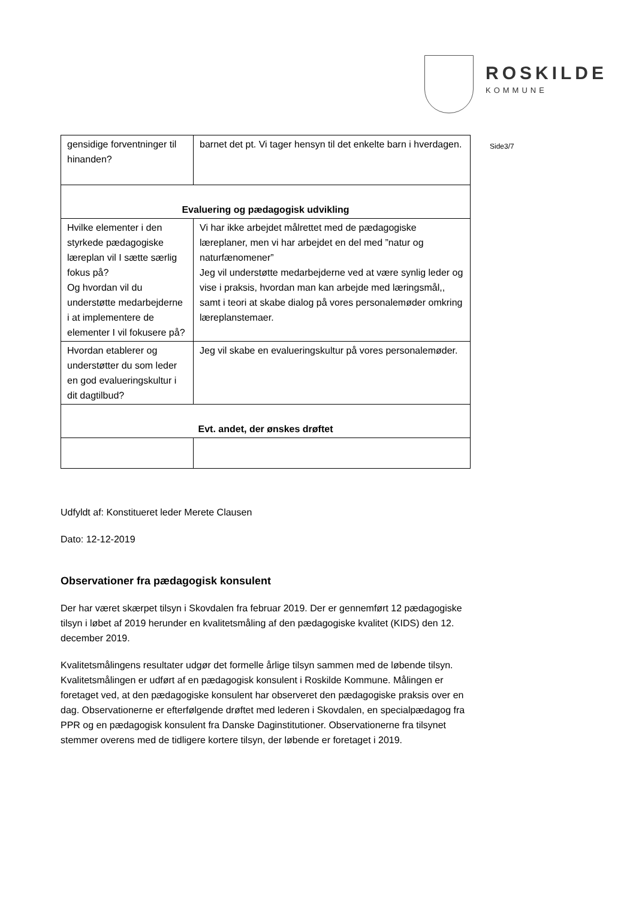ROSKILDE
KOMMUNE
| gensidige forventninger til hinanden? | barnet det pt. Vi tager hensyn til det enkelte barn i hverdagen. |
| Evaluering og pædagogisk udvikling | |
| Hvilke elementer i den styrkede pædagogiske læreplan vil I sætte særlig fokus på? Og hvordan vil du understøtte medarbejderne i at implementere de elementer I vil fokusere på? | Vi har ikke arbejdet målrettet med de pædagogiske læreplaner, men vi har arbejdet en del med ”natur og naturfænomener” Jeg vil understøtte medarbejderne ved at være synlig leder og vise i praksis, hvordan man kan arbejde med læringsmål,, samt i teori at skabe dialog på vores personalemøder omkring læreplanstemaer. |
| Hvordan etablerer og understøtter du som leder en god evalueringskultur i dit dagtilbud? | Jeg vil skabe en evalueringskultur på vores personalemøder. |
| Evt. andet, der ønskes drøftet | |
Side3/7
Udfyldt af: Konstitueret leder Merete Clausen
Dato: 12-12-2019
Observationer fra pædagogisk konsulent
Der har været skærpet tilsyn i Skovdalen fra februar 2019. Der er gennemført 12 pædagogiske tilsyn i løbet af 2019 herunder en kvalitetsmåling af den pædagogiske kvalitet (KIDS) den 12. december 2019.
Kvalitetsmålingens resultater udgør det formelle årlige tilsyn sammen med de løbende tilsyn. Kvalitetsmålingen er udført af en pædagogisk konsulent i Roskilde Kommune. Målingen er foretaget ved, at den pædagogiske konsulent har observeret den pædagogiske praksis over en dag. Observationerne er efterfølgende drøftet med lederen i Skovdalen, en specialpædagog fra PPR og en pædagogisk konsulent fra Danske Daginstitutioner. Observationerne fra tilsynet stemmer overens med de tidligere kortere tilsyn, der løbende er foretaget i 2019.